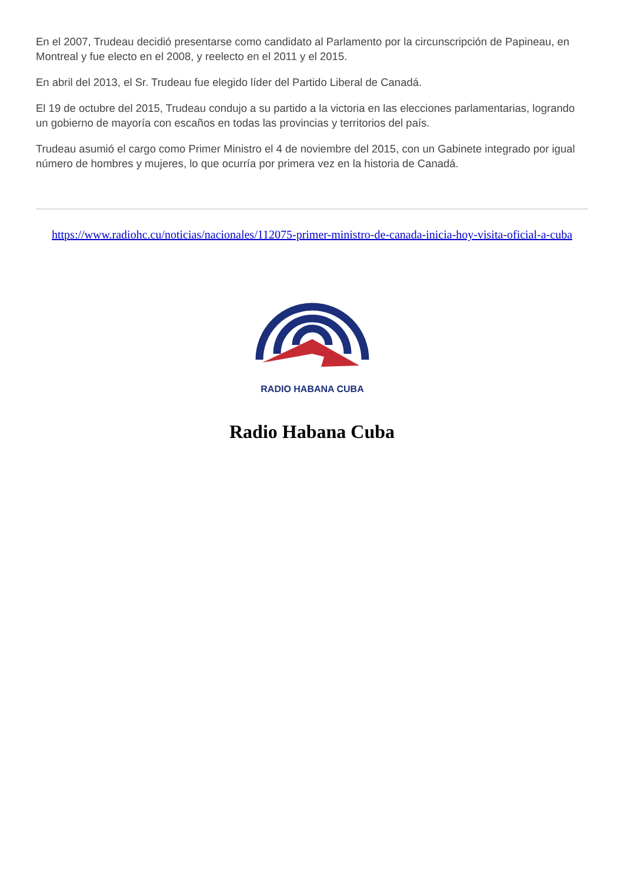En el 2007, Trudeau decidió presentarse como candidato al Parlamento por la circunscripción de Papineau, en Montreal y fue electo en el 2008, y reelecto en el 2011 y el 2015.
En abril del 2013, el Sr. Trudeau fue elegido líder del Partido Liberal de Canadá.
El 19 de octubre del 2015, Trudeau condujo a su partido a la victoria en las elecciones parlamentarias, logrando un gobierno de mayoría con escaños en todas las provincias y territorios del país.
Trudeau asumió el cargo como Primer Ministro el 4 de noviembre del 2015, con un Gabinete integrado por igual número de hombres y mujeres, lo que ocurría por primera vez en la historia de Canadá.
https://www.radiohc.cu/noticias/nacionales/112075-primer-ministro-de-canada-inicia-hoy-visita-oficial-a-cuba
RADIO HABANA CUBA
Radio Habana Cuba